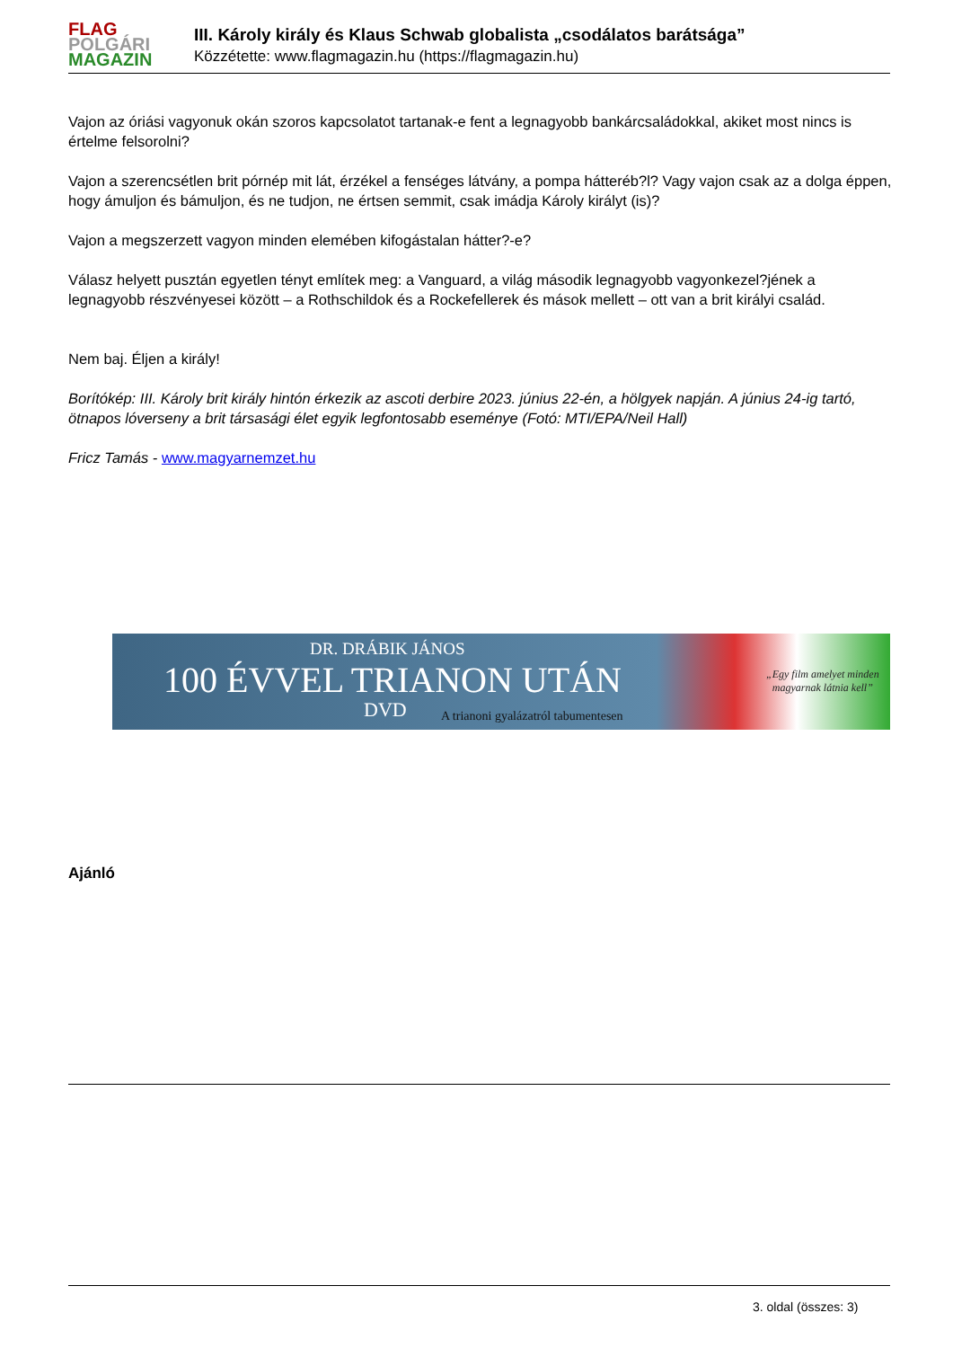FLAG
POLGÁRI
MAGAZIN
III. Károly király és Klaus Schwab globalista „csodálatos barátsága”
Közzétette: www.flagmagazin.hu (https://flagmagazin.hu)
Vajon az óriási vagyonuk okán szoros kapcsolatot tartanak-e fent a legnagyobb bankárcsaládokkal, akiket most nincs is értelme felsorolni?
Vajon a szerencsétlen brit pórnép mit lát, érzékel a fenséges látvány, a pompa hátteréb?l? Vagy vajon csak az a dolga éppen, hogy ámuljon és bámuljon, és ne tudjon, ne értsen semmit, csak imádja Károly királyt (is)?
Vajon a megszerzett vagyon minden elemében kifogástalan hátter?-e?
Válasz helyett pusztán egyetlen tényt említek meg: a Vanguard, a világ második legnagyobb vagyonkezel?jének a legnagyobb részvényesei között – a Rothschildok és a Rockefellerek és mások mellett – ott van a brit királyi család.
Nem baj. Éljen a király!
Borítókép: III. Károly brit király hintón érkezik az ascoti derbire 2023. június 22-én, a hölgyek napján. A június 24-ig tartó, ötnapos lóverseny a brit társasági élet egyik legfontosabb eseménye (Fotó: MTI/EPA/Neil Hall)
Fricz Tamás - www.magyarnemzet.hu
DR. DRÁBIK JÁNOS
100 ÉVVEL TRIANON UTÁN
DVD
A trianoni gyalázatról tabumentesen
„Egy film amelyet minden
magyarnak látnia kell”
Ajánló
3. oldal (összes: 3)